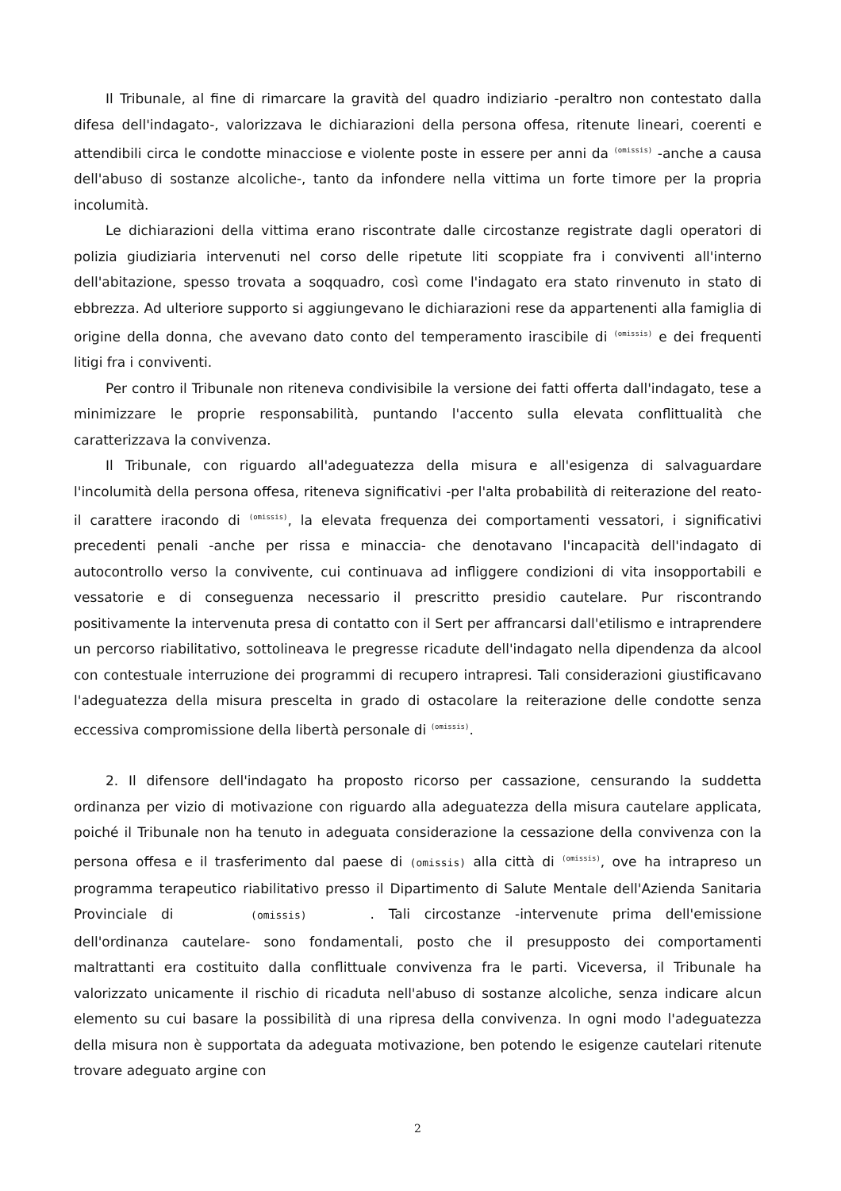Il Tribunale, al fine di rimarcare la gravità del quadro indiziario -peraltro non contestato dalla difesa dell'indagato-, valorizzava le dichiarazioni della persona offesa, ritenute lineari, coerenti e attendibili circa le condotte minacciose e violente poste in essere per anni da (omissis) -anche a causa dell'abuso di sostanze alcoliche-, tanto da infondere nella vittima un forte timore per la propria incolumità.
Le dichiarazioni della vittima erano riscontrate dalle circostanze registrate dagli operatori di polizia giudiziaria intervenuti nel corso delle ripetute liti scoppiate fra i conviventi all'interno dell'abitazione, spesso trovata a soqquadro, così come l'indagato era stato rinvenuto in stato di ebbrezza. Ad ulteriore supporto si aggiungevano le dichiarazioni rese da appartenenti alla famiglia di origine della donna, che avevano dato conto del temperamento irascibile di (omissis) e dei frequenti litigi fra i conviventi.
Per contro il Tribunale non riteneva condivisibile la versione dei fatti offerta dall'indagato, tese a minimizzare le proprie responsabilità, puntando l'accento sulla elevata conflittualità che caratterizzava la convivenza.
Il Tribunale, con riguardo all'adeguatezza della misura e all'esigenza di salvaguardare l'incolumità della persona offesa, riteneva significativi -per l'alta probabilità di reiterazione del reato- il carattere iracondo di (omissis), la elevata frequenza dei comportamenti vessatori, i significativi precedenti penali -anche per rissa e minaccia- che denotavano l'incapacità dell'indagato di autocontrollo verso la convivente, cui continuava ad infliggere condizioni di vita insopportabili e vessatorie e di conseguenza necessario il prescritto presidio cautelare. Pur riscontrando positivamente la intervenuta presa di contatto con il Sert per affrancarsi dall'etilismo e intraprendere un percorso riabilitativo, sottolineava le pregresse ricadute dell'indagato nella dipendenza da alcool con contestuale interruzione dei programmi di recupero intrapresi. Tali considerazioni giustificavano l'adeguatezza della misura prescelta in grado di ostacolare la reiterazione delle condotte senza eccessiva compromissione della libertà personale di (omissis).
2. Il difensore dell'indagato ha proposto ricorso per cassazione, censurando la suddetta ordinanza per vizio di motivazione con riguardo alla adeguatezza della misura cautelare applicata, poiché il Tribunale non ha tenuto in adeguata considerazione la cessazione della convivenza con la persona offesa e il trasferimento dal paese di (omissis) alla città di (omissis), ove ha intrapreso un programma terapeutico riabilitativo presso il Dipartimento di Salute Mentale dell'Azienda Sanitaria Provinciale di (omissis). Tali circostanze -intervenute prima dell'emissione dell'ordinanza cautelare- sono fondamentali, posto che il presupposto dei comportamenti maltrattanti era costituito dalla conflittuale convivenza fra le parti. Viceversa, il Tribunale ha valorizzato unicamente il rischio di ricaduta nell'abuso di sostanze alcoliche, senza indicare alcun elemento su cui basare la possibilità di una ripresa della convivenza. In ogni modo l'adeguatezza della misura non è supportata da adeguata motivazione, ben potendo le esigenze cautelari ritenute trovare adeguato argine con
2